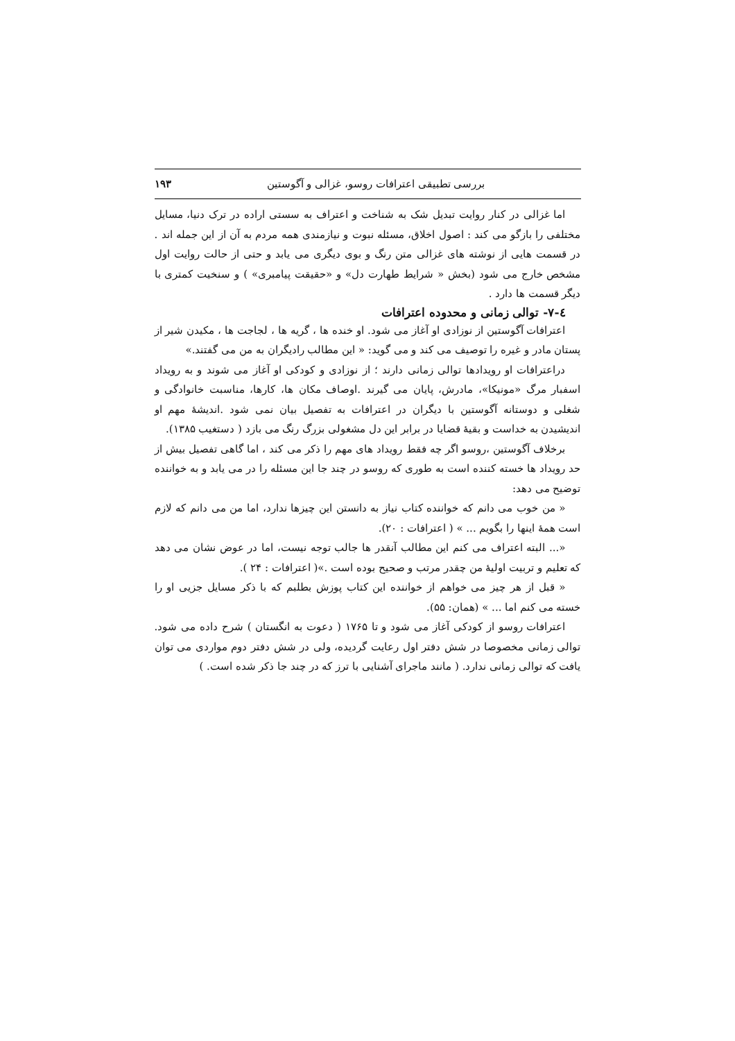بررسی تطبیقی اعترافات روسو، غزالی و آگوستین ۱۹۳
اما غزالی در کنار روایت تبدیل شک به شناخت و اعتراف به سستی اراده در ترک دنیا، مسایل مختلفی را بازگو می کند : اصول اخلاق، مسئله نبوت و نیازمندی همه مردم به آن از این جمله اند . در قسمت هایی از نوشته های غزالی متن رنگ و بوی دیگری می یابد و حتی از حالت روایت اول مشخص خارج می شود (بخش « شرایط طهارت دل» و «حقیقت پیامبری» ) و سنخیت کمتری با دیگر قسمت ها دارد .
٤-٧- توالی زمانی و محدوده اعترافات
اعترافات آگوستین از نوزادی او آغاز می شود. او خنده ها ، گریه ها ، لجاجت ها ، مکیدن شیر از پستان مادر و غیره را توصیف می کند و می گوید: « این مطالب رادیگران به من می گفتند.»
دراعترافات او رویدادها توالی زمانی دارند ؛ از نوزادی و کودکی او آغاز می شوند و به رویداد اسفبار مرگ «مونیکا»، مادرش، پایان می گیرند .اوصاف مکان ها، کارها، مناسبت خانوادگی و شغلی و دوستانه آگوستین با دیگران در اعترافات به تفصیل بیان نمی شود .اندیشهٔ مهم او اندیشیدن به خداست و بقیهٔ قضایا در برابر این دل مشغولی بزرگ رنگ می بازد ( دستغیب ۱۳۸۵).
برخلاف آگوستین ،روسو اگر چه فقط رویداد های مهم را ذکر می کند ، اما گاهی تفصیل بیش از حد رویداد ها خسته کننده است به طوری که روسو در چند جا این مسئله را در می یابد و به خواننده توضیح می دهد:
« من خوب می دانم که خواننده کتاب نیاز به دانستن این چیزها ندارد، اما من می دانم که لازم است همهٔ اینها را بگویم ... » ( اعترافات : ۲۰).
«... البته اعتراف می کنم این مطالب آنقدر ها جالب توجه نیست، اما در عوض نشان می دهد که تعلیم و تربیت اولیهٔ من چقدر مرتب و صحیح بوده است .»( اعترافات : ۲۴ ).
« قبل از هر چیز می خواهم از خواننده این کتاب پوزش بطلبم که با ذکر مسایل جزیی او را خسته می کنم اما ... » (همان: ۵۵).
اعترافات روسو از کودکی آغاز می شود و تا ۱۷۶۵ ( دعوت به انگستان ) شرح داده می شود. توالی زمانی مخصوصا در شش دفتر اول رعایت گردیده، ولی در شش دفتر دوم مواردی می توان یافت که توالی زمانی ندارد. ( مانند ماجرای آشنایی با ترز که در چند جا ذکر شده است. )